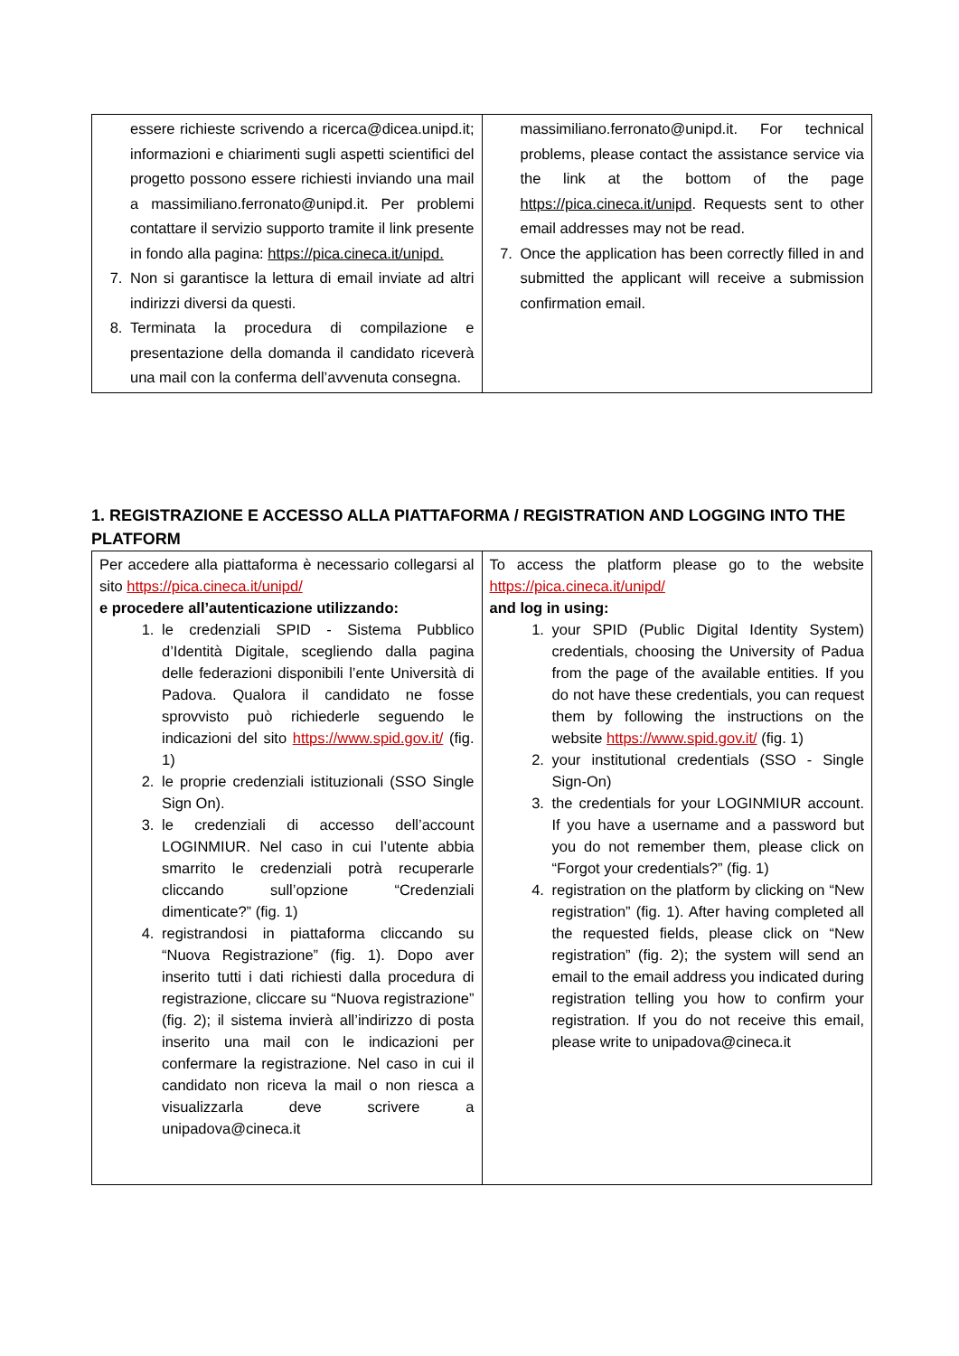| essere richieste scrivendo a ricerca@dicea.unipd.it; informazioni e chiarimenti sugli aspetti scientifici del progetto possono essere richiesti inviando una mail a massimiliano.ferronato@unipd.it. Per problemi contattare il servizio supporto tramite il link presente in fondo alla pagina: https://pica.cineca.it/unipd. 7. Non si garantisce la lettura di email inviate ad altri indirizzi diversi da questi. 8. Terminata la procedura di compilazione e presentazione della domanda il candidato riceverà una mail con la conferma dell’avvenuta consegna. | massimiliano.ferronato@unipd.it. For technical problems, please contact the assistance service via the link at the bottom of the page https://pica.cineca.it/unipd . Requests sent to other email addresses may not be read. 7. Once the application has been correctly filled in and submitted the applicant will receive a submission confirmation email. |
1. REGISTRAZIONE E ACCESSO ALLA PIATTAFORMA / REGISTRATION AND LOGGING INTO THE PLATFORM
| Per accedere alla piattaforma è necessario collegarsi al sito https://pica.cineca.it/unipd/ e procedere all’autenticazione utilizzando: 1. le credenziali SPID - Sistema Pubblico d’Identità Digitale, scegliendo dalla pagina delle federazioni disponibili l’ente Università di Padova. Qualora il candidato ne fosse sprovvisto può richiederle seguendo le indicazioni del sito https://www.spid.gov.it/ (fig. 1) 2. le proprie credenziali istituzionali (SSO Single Sign On). 3. le credenziali di accesso dell’account LOGINMIUR. Nel caso in cui l’utente abbia smarrito le credenziali potrà recuperarle cliccando sull’opzione “Credenziali dimenticate?” (fig. 1) 4. registrandosi in piattaforma cliccando su “Nuova Registrazione” (fig. 1). Dopo aver inserito tutti i dati richiesti dalla procedura di registrazione, cliccare su “Nuova registrazione” (fig. 2); il sistema invierà all’indirizzo di posta inserito una mail con le indicazioni per confermare la registrazione. Nel caso in cui il candidato non riceva la mail o non riesca a visualizzarla deve scrivere a unipadova@cineca.it | To access the platform please go to the website https://pica.cineca.it/unipd/ and log in using: 1. your SPID (Public Digital Identity System) credentials, choosing the University of Padua from the page of the available entities. If you do not have these credentials, you can request them by following the instructions on the website https://www.spid.gov.it/ (fig. 1) 2. your institutional credentials (SSO - Single Sign-On) 3. the credentials for your LOGINMIUR account. If you have a username and a password but you do not remember them, please click on “Forgot your credentials?” (fig. 1) 4. registration on the platform by clicking on “New registration” (fig. 1). After having completed all the requested fields, please click on “New registration” (fig. 2); the system will send an email to the email address you indicated during registration telling you how to confirm your registration. If you do not receive this email, please write to unipadova@cineca.it |